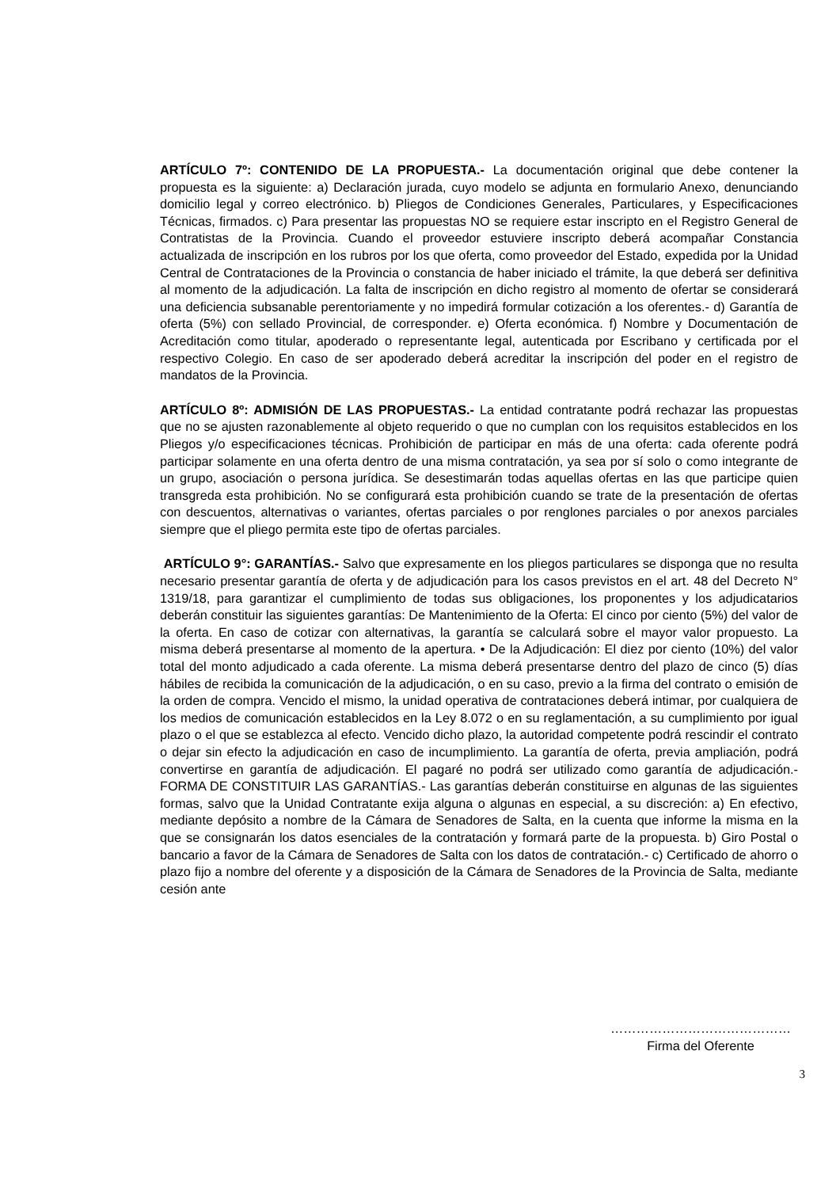ARTÍCULO 7º: CONTENIDO DE LA PROPUESTA.- La documentación original que debe contener la propuesta es la siguiente: a) Declaración jurada, cuyo modelo se adjunta en formulario Anexo, denunciando domicilio legal y correo electrónico. b) Pliegos de Condiciones Generales, Particulares, y Especificaciones Técnicas, firmados. c) Para presentar las propuestas NO se requiere estar inscripto en el Registro General de Contratistas de la Provincia. Cuando el proveedor estuviere inscripto deberá acompañar Constancia actualizada de inscripción en los rubros por los que oferta, como proveedor del Estado, expedida por la Unidad Central de Contrataciones de la Provincia o constancia de haber iniciado el trámite, la que deberá ser definitiva al momento de la adjudicación. La falta de inscripción en dicho registro al momento de ofertar se considerará una deficiencia subsanable perentoriamente y no impedirá formular cotización a los oferentes.- d) Garantía de oferta (5%) con sellado Provincial, de corresponder. e) Oferta económica. f) Nombre y Documentación de Acreditación como titular, apoderado o representante legal, autenticada por Escribano y certificada por el respectivo Colegio. En caso de ser apoderado deberá acreditar la inscripción del poder en el registro de mandatos de la Provincia.
ARTÍCULO 8º: ADMISIÓN DE LAS PROPUESTAS.- La entidad contratante podrá rechazar las propuestas que no se ajusten razonablemente al objeto requerido o que no cumplan con los requisitos establecidos en los Pliegos y/o especificaciones técnicas. Prohibición de participar en más de una oferta: cada oferente podrá participar solamente en una oferta dentro de una misma contratación, ya sea por sí solo o como integrante de un grupo, asociación o persona jurídica. Se desestimarán todas aquellas ofertas en las que participe quien transgreda esta prohibición. No se configurará esta prohibición cuando se trate de la presentación de ofertas con descuentos, alternativas o variantes, ofertas parciales o por renglones parciales o por anexos parciales siempre que el pliego permita este tipo de ofertas parciales.
ARTÍCULO 9°: GARANTÍAS.- Salvo que expresamente en los pliegos particulares se disponga que no resulta necesario presentar garantía de oferta y de adjudicación para los casos previstos en el art. 48 del Decreto N° 1319/18, para garantizar el cumplimiento de todas sus obligaciones, los proponentes y los adjudicatarios deberán constituir las siguientes garantías: De Mantenimiento de la Oferta: El cinco por ciento (5%) del valor de la oferta. En caso de cotizar con alternativas, la garantía se calculará sobre el mayor valor propuesto. La misma deberá presentarse al momento de la apertura. • De la Adjudicación: El diez por ciento (10%) del valor total del monto adjudicado a cada oferente. La misma deberá presentarse dentro del plazo de cinco (5) días hábiles de recibida la comunicación de la adjudicación, o en su caso, previo a la firma del contrato o emisión de la orden de compra. Vencido el mismo, la unidad operativa de contrataciones deberá intimar, por cualquiera de los medios de comunicación establecidos en la Ley 8.072 o en su reglamentación, a su cumplimiento por igual plazo o el que se establezca al efecto. Vencido dicho plazo, la autoridad competente podrá rescindir el contrato o dejar sin efecto la adjudicación en caso de incumplimiento. La garantía de oferta, previa ampliación, podrá convertirse en garantía de adjudicación. El pagaré no podrá ser utilizado como garantía de adjudicación.- FORMA DE CONSTITUIR LAS GARANTÍAS.- Las garantías deberán constituirse en algunas de las siguientes formas, salvo que la Unidad Contratante exija alguna o algunas en especial, a su discreción: a) En efectivo, mediante depósito a nombre de la Cámara de Senadores de Salta, en la cuenta que informe la misma en la que se consignarán los datos esenciales de la contratación y formará parte de la propuesta. b) Giro Postal o bancario a favor de la Cámara de Senadores de Salta con los datos de contratación.- c) Certificado de ahorro o plazo fijo a nombre del oferente y a disposición de la Cámara de Senadores de la Provincia de Salta, mediante cesión ante
……………………………………
Firma del Oferente
3